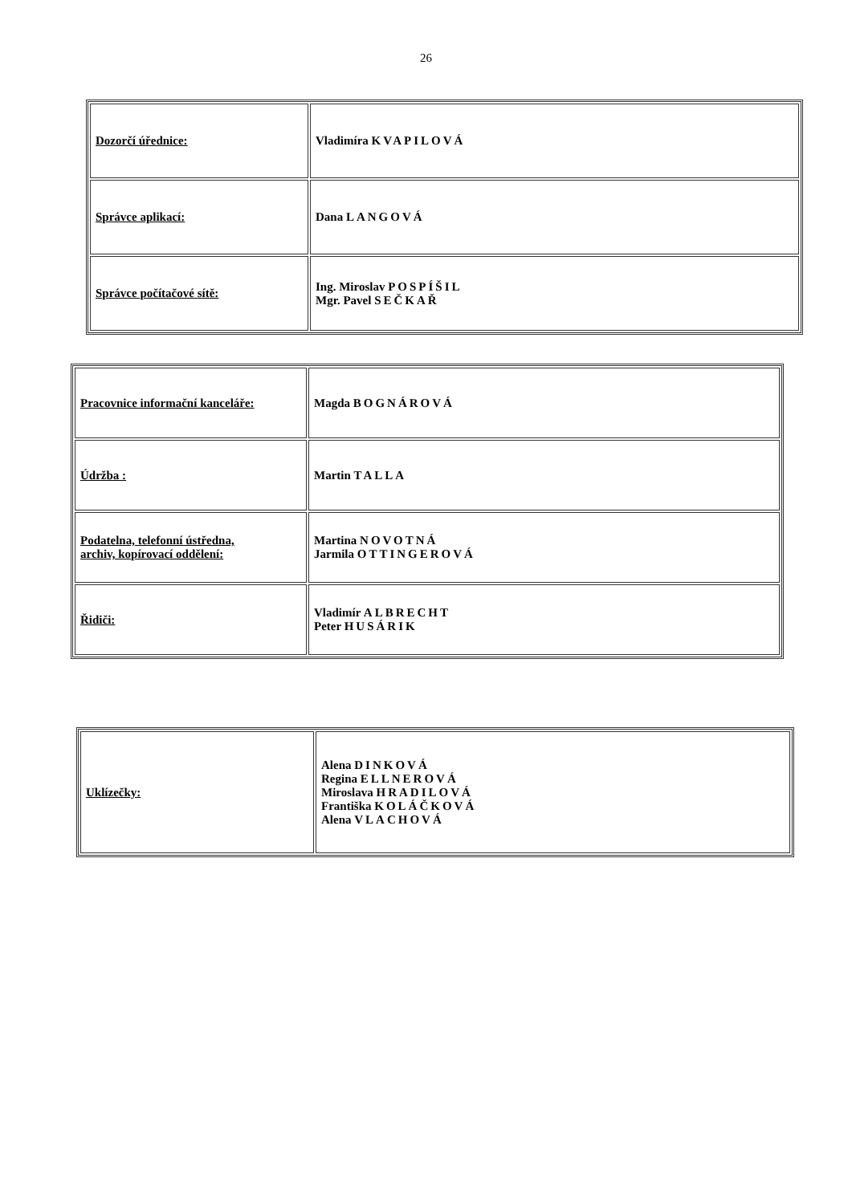26
| Dozorčí úřednice: | Vladimíra KVAPILOVÁ |
| Správce aplikací: | Dana LANGOVÁ |
| Správce počítačové sítě: | Ing. Miroslav POSPÍŠIL Mgr. Pavel SEČKAŘ |
| Pracovnice informační kanceláře: | Magda BOGNÁROVÁ |
| Údržba : | Martin TALLA |
| Podatelna, telefonní ústředna, archiv, kopírovací oddělení: | Martina NOVOTNÁ Jarmila OTTINGEROVÁ |
| Řidiči: | Vladimír ALBRECHT Peter HUSÁRIK |
| Uklízečky: | Alena DINKOVÁ Regina ELLNEROVÁ Miroslava HRADILOVÁ Františka KOLÁČKOVÁ Alena VLACHOVÁ |